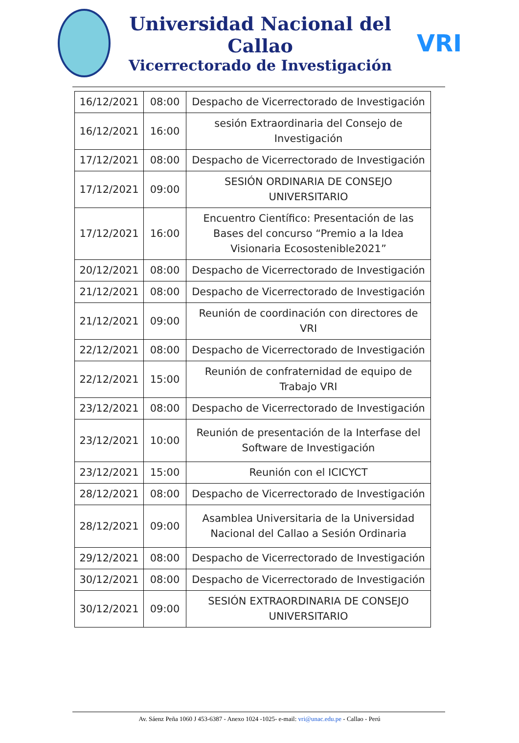Universidad Nacional del Callao
Vicerrectorado de Investigación
VRI
| 16/12/2021 | 08:00 | Despacho de Vicerrectorado de Investigación |
| 16/12/2021 | 16:00 | sesión Extraordinaria del Consejo de Investigación |
| 17/12/2021 | 08:00 | Despacho de Vicerrectorado de Investigación |
| 17/12/2021 | 09:00 | SESIÓN ORDINARIA DE CONSEJO UNIVERSITARIO |
| 17/12/2021 | 16:00 | Encuentro Científico: Presentación de las Bases del concurso “Premio a la Idea Visionaria Ecosostenible2021” |
| 20/12/2021 | 08:00 | Despacho de Vicerrectorado de Investigación |
| 21/12/2021 | 08:00 | Despacho de Vicerrectorado de Investigación |
| 21/12/2021 | 09:00 | Reunión de coordinación con directores de VRI |
| 22/12/2021 | 08:00 | Despacho de Vicerrectorado de Investigación |
| 22/12/2021 | 15:00 | Reunión de confraternidad de equipo de Trabajo VRI |
| 23/12/2021 | 08:00 | Despacho de Vicerrectorado de Investigación |
| 23/12/2021 | 10:00 | Reunión de presentación de la Interfase del Software de Investigación |
| 23/12/2021 | 15:00 | Reunión con el ICICYCT |
| 28/12/2021 | 08:00 | Despacho de Vicerrectorado de Investigación |
| 28/12/2021 | 09:00 | Asamblea Universitaria de la Universidad Nacional del Callao a Sesión Ordinaria |
| 29/12/2021 | 08:00 | Despacho de Vicerrectorado de Investigación |
| 30/12/2021 | 08:00 | Despacho de Vicerrectorado de Investigación |
| 30/12/2021 | 09:00 | SESIÓN EXTRAORDINARIA DE CONSEJO UNIVERSITARIO |
Av. Sáenz Peña 1060 J 453-6387 - Anexo 1024 -1025- e-mail: vri@unac.edu.pe - Callao - Perú